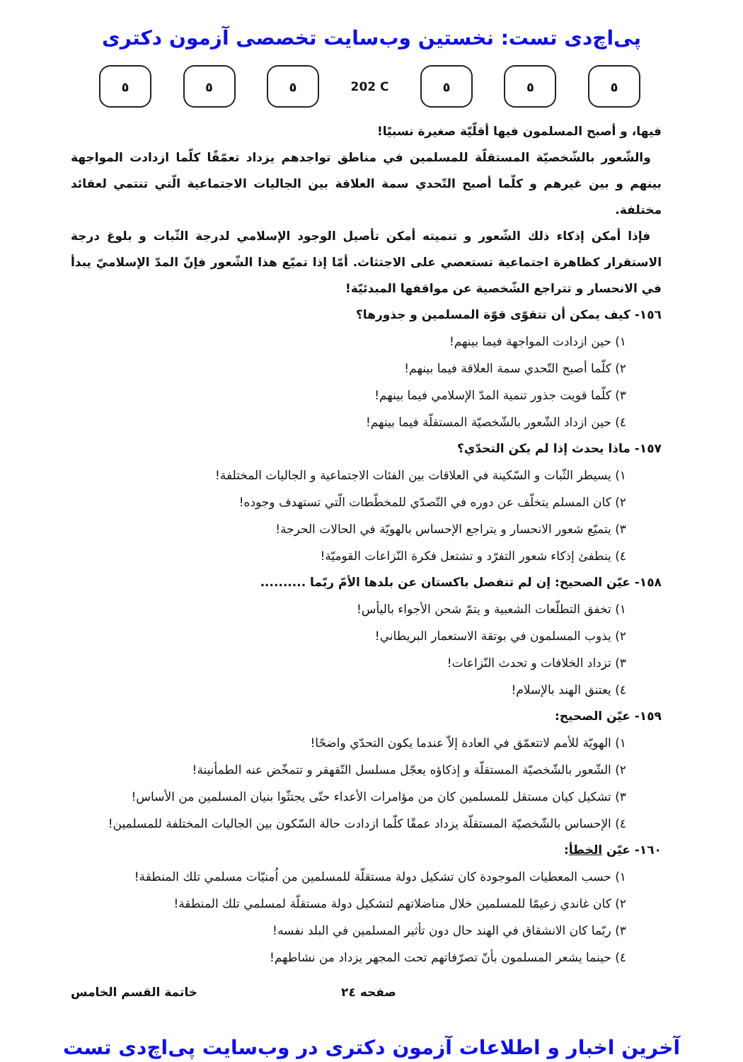پی‌اچ‌دی تست: نخستین وب‌سایت تخصصی آزمون دکتری
٥ ٥ ٥
202 C
٥ ٥ ٥
فيها، و أصبح المسلمون فيها أقلّيّة صغيرة نسبيًا!
والشّعور بالشّخصيّة المستقلّة للمسلمين في مناطق تواجدهم يزداد تعمّقًا كلّما ازدادت المواجهة بينهم و بين غيرهم و كلّما أصبح التّحدي سمة العلاقة بين الجاليات الاجتماعية الّتي تنتمي لعقائد مختلفة.
فإذا أمكن إذكاء ذلك الشّعور و تنميته أمكن تأصيل الوجود الإسلامي لدرجة الثّبات و بلوغ درجة الاستقرار كظاهرة اجتماعية تستعصي على الاجتثاث. أمّا إذا تميّع هذا الشّعور فإنّ المدّ الإسلاميّ يبدأ في الانحسار و تتراجع الشّخصية عن مواقفها المبدئيّة!
١٥٦- كيف يمكن أن تتقوّى قوّة المسلمين و جذورها؟
١) حين ازدادت المواجهة فيما بينهم!
٢) كلّما أصبح التّحدي سمة العلاقة فيما بينهم!
٣) كلّما قويت جذور تنمية المدّ الإسلامي فيما بينهم!
٤) حين ازداد الشّعور بالشّخصيّة المستقلّة فيما بينهم!
١٥٧- ماذا يحدث إذا لم يكن التحدّي؟
١) يسيطر الثّبات و السّكينة في العلاقات بين الفئات الاجتماعية و الجاليات المختلفة!
٢) كان المسلم يتخلّف عن دوره في التّصدّي للمخطّطات الّتي تستهدف وجوده!
٣) يتميّع شعور الانحسار و يتراجع الإحساس بالهويّة في الحالات الحرجة!
٤) ينطفئ إذكاء شعور التفرّد و تشتعل فكرة النّزاعات القوميّة!
١٥٨- عيّن الصحيح: إن لم تنفصل باكستان عن بلدها الأمّ ربّما ..........
١) تخفق التطلّعات الشعبية و يتمّ شحن الأجواء باليأس!
٢) يذوب المسلمون في بوتقة الاستعمار البريطاني!
٣) تزداد الخلافات و تحدث النّزاعات!
٤) يعتنق الهند بالإسلام!
١٥٩- عيّن الصحيح:
١) الهويّة للأمم لاتتعمّق في العادة إلاّ عندما يكون التحدّي واضحًا!
٢) الشّعور بالشّخصيّة المستقلّة و إذكاؤه يعجّل مسلسل التّقهقر و تتمخّض عنه الطمأنينة!
٣) تشكيل كيان مستقل للمسلمين كان من مؤامرات الأعداء حتّى يجتثّوا بنيان المسلمين من الأساس!
٤) الإحساس بالشّخصيّة المستقلّة يزداد عمقًا كلّما ازدادت حالة السّكون بين الجاليات المختلفة للمسلمين!
١٦٠- عيّن الخطأ:
١) حسب المعطيات الموجودة كان تشكيل دولة مستقلّة للمسلمين من اُمنيّات مسلمي تلك المنطقة!
٢) كان غاندي زعيمًا للمسلمين خلال مناضلاتهم لتشكيل دولة مستقلّة لمسلمي تلك المنطقة!
٣) ربّما كان الانشقاق في الهند حال دون تأثير المسلمين في البلد نفسه!
٤) حينما يشعر المسلمون بأنّ تصرّفاتهم تحت المجهر يزداد من نشاطهم!
صفحه ٢٤ خاتمة القسم الخامس
آخرین اخبار و اطلاعات آزمون دکتری در وب‌سایت پی‌اچ‌دی تست